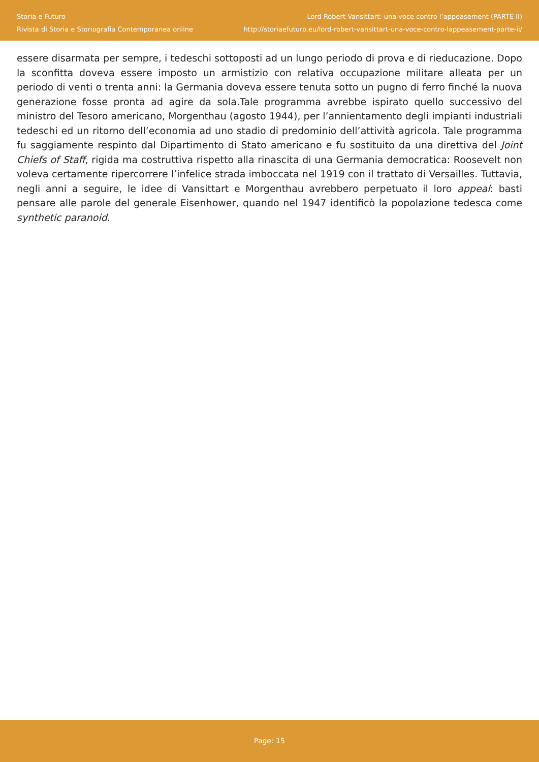Storia e Futuro
Rivista di Storia e Storiografia Contemporanea online
Lord Robert Vansittart: una voce contro l’appeasement (PARTE II)
http://storiaefuturo.eu/lord-robert-vansittart-una-voce-contro-lappeasement-parte-ii/
essere disarmata per sempre, i tedeschi sottoposti ad un lungo periodo di prova e di rieducazione. Dopo la sconfitta doveva essere imposto un armistizio con relativa occupazione militare alleata per un periodo di venti o trenta anni: la Germania doveva essere tenuta sotto un pugno di ferro finché la nuova generazione fosse pronta ad agire da sola.Tale programma avrebbe ispirato quello successivo del ministro del Tesoro americano, Morgenthau (agosto 1944), per l’annientamento degli impianti industriali tedeschi ed un ritorno dell’economia ad uno stadio di predominio dell’attività agricola. Tale programma fu saggiamente respinto dal Dipartimento di Stato americano e fu sostituito da una direttiva del Joint Chiefs of Staff, rigida ma costruttiva rispetto alla rinascita di una Germania democratica: Roosevelt non voleva certamente ripercorrere l’infelice strada imboccata nel 1919 con il trattato di Versailles. Tuttavia, negli anni a seguire, le idee di Vansittart e Morgenthau avrebbero perpetuato il loro appeal: basti pensare alle parole del generale Eisenhower, quando nel 1947 identificò la popolazione tedesca come synthetic paranoid.
Page: 15